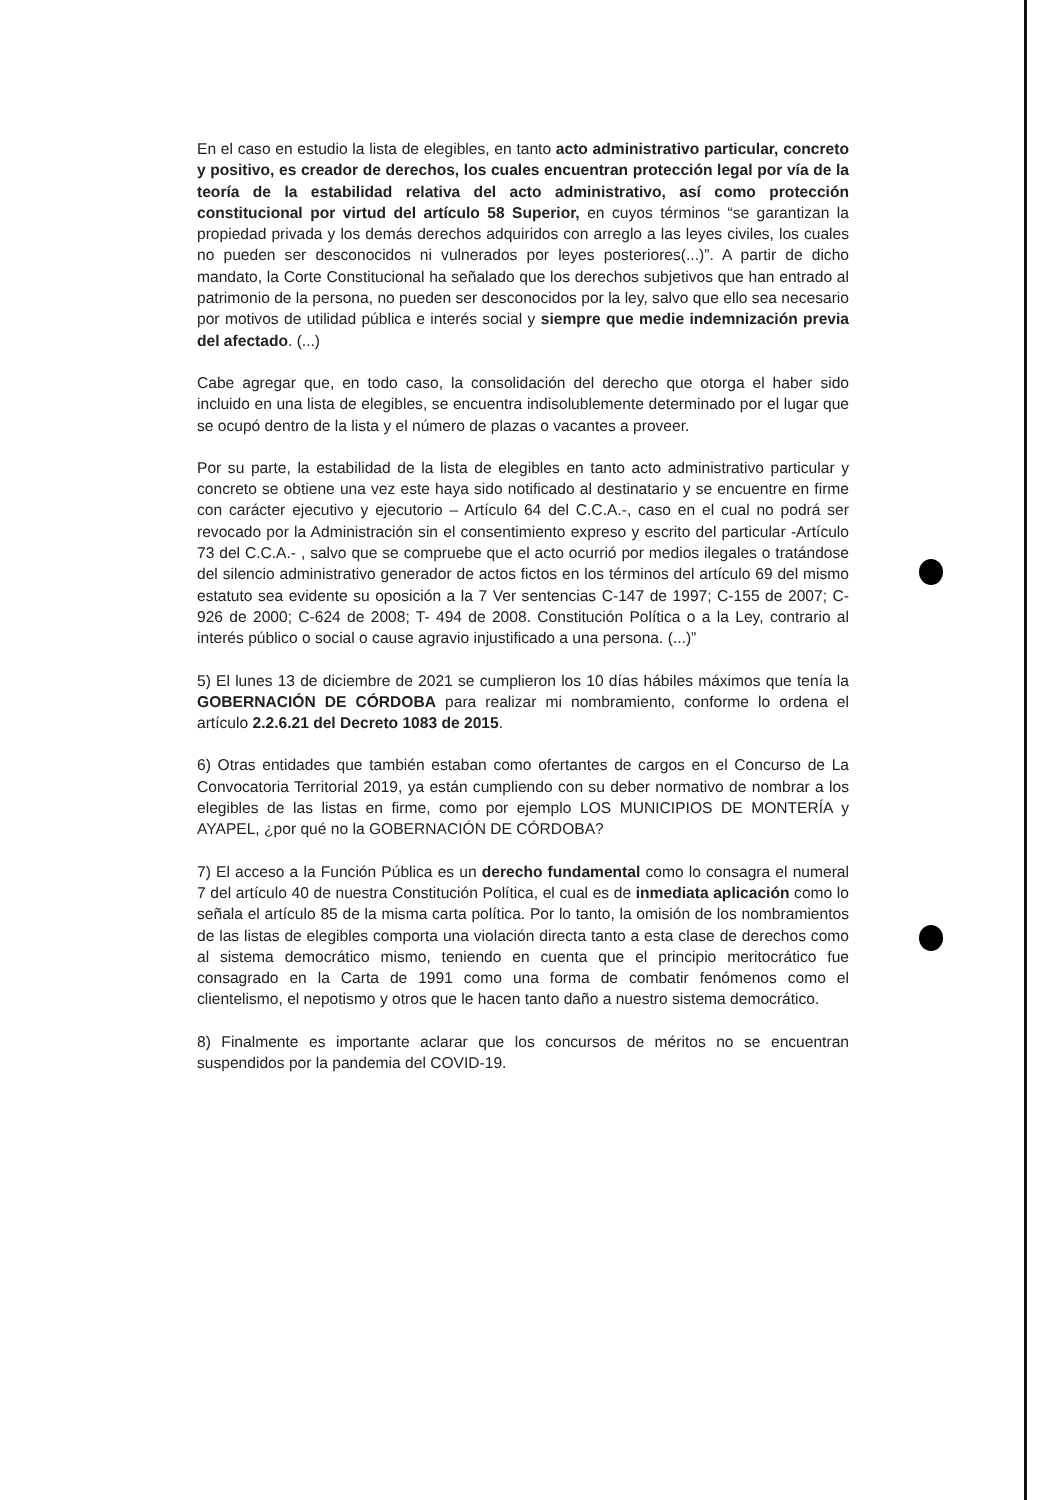En el caso en estudio la lista de elegibles, en tanto acto administrativo particular, concreto y positivo, es creador de derechos, los cuales encuentran protección legal por vía de la teoría de la estabilidad relativa del acto administrativo, así como protección constitucional por virtud del artículo 58 Superior, en cuyos términos “se garantizan la propiedad privada y los demás derechos adquiridos con arreglo a las leyes civiles, los cuales no pueden ser desconocidos ni vulnerados por leyes posteriores(...)”. A partir de dicho mandato, la Corte Constitucional ha señalado que los derechos subjetivos que han entrado al patrimonio de la persona, no pueden ser desconocidos por la ley, salvo que ello sea necesario por motivos de utilidad pública e interés social y siempre que medie indemnización previa del afectado. (...)
Cabe agregar que, en todo caso, la consolidación del derecho que otorga el haber sido incluido en una lista de elegibles, se encuentra indisolublemente determinado por el lugar que se ocupó dentro de la lista y el número de plazas o vacantes a proveer.
Por su parte, la estabilidad de la lista de elegibles en tanto acto administrativo particular y concreto se obtiene una vez este haya sido notificado al destinatario y se encuentre en firme con carácter ejecutivo y ejecutorio – Artículo 64 del C.C.A.-, caso en el cual no podrá ser revocado por la Administración sin el consentimiento expreso y escrito del particular -Artículo 73 del C.C.A.- , salvo que se compruebe que el acto ocurrió por medios ilegales o tratándose del silencio administrativo generador de actos fictos en los términos del artículo 69 del mismo estatuto sea evidente su oposición a la 7 Ver sentencias C-147 de 1997; C-155 de 2007; C-926 de 2000; C-624 de 2008; T- 494 de 2008. Constitución Política o a la Ley, contrario al interés público o social o cause agravio injustificado a una persona. (...)”
5) El lunes 13 de diciembre de 2021 se cumplieron los 10 días hábiles máximos que tenía la GOBERNACIÓN DE CÓRDOBA para realizar mi nombramiento, conforme lo ordena el artículo 2.2.6.21 del Decreto 1083 de 2015.
6) Otras entidades que también estaban como ofertantes de cargos en el Concurso de La Convocatoria Territorial 2019, ya están cumpliendo con su deber normativo de nombrar a los elegibles de las listas en firme, como por ejemplo LOS MUNICIPIOS DE MONTERÍA y AYAPEL, ¿por qué no la GOBERNACIÓN DE CÓRDOBA?
7) El acceso a la Función Pública es un derecho fundamental como lo consagra el numeral 7 del artículo 40 de nuestra Constitución Política, el cual es de inmediata aplicación como lo señala el artículo 85 de la misma carta política. Por lo tanto, la omisión de los nombramientos de las listas de elegibles comporta una violación directa tanto a esta clase de derechos como al sistema democrático mismo, teniendo en cuenta que el principio meritocrático fue consagrado en la Carta de 1991 como una forma de combatir fenómenos como el clientelismo, el nepotismo y otros que le hacen tanto daño a nuestro sistema democrático.
8) Finalmente es importante aclarar que los concursos de méritos no se encuentran suspendidos por la pandemia del COVID-19.